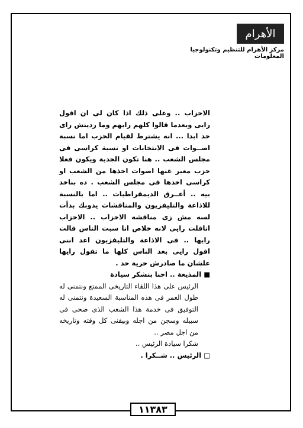الأهرام
مركز الأهرام للتنظيم وتكنولوجيا المعلومات
الاحزاب .. وعلى ذلك اذا كان لى ان اقول رايى وبعدما قالوا كلهم رايهم وما ردينش راى حد ابدا ... انه يشترط لقيام الحزب اما نسبة اصــوات فى الانتخابات او نسبة كراسى فى مجلس الشعب .. هنا تكون الجدية ويكون فعلا حزب معبر عنها اصوات اخذها من الشعب او كراسى اخدها فى مجلس الشعب . ده بناخد بيه .. أعــرق الديمقراطيات .. اما بالنسبة للاذاعة والتليفزيون والمناقشات يدوبك بدأت لسه مش زى مناقشة الاحزاب .. الاحزاب اناقلت رايى لانه خلاص انا سبت الناس قالت رايها .. فى الاذاعة والتليفزيون اعد اننى اقول رايى بعد الناس كلها ما تقول رايها علشان ما صادرش حرية حد .
■ المذيعة .. احنا بنشكر سيادة
الرئيس على هذا اللقاء التاريخى الممتع ونتمنى له طول العمر فى هذه المناسبة السعيدة ونتمنى له التوفيق فى خدمة هذا الشعب الذى ضحى فى سبيله وسجن من اجله وبيفنى كل وقته وتاريخه من اجل مصر ..
شكرا سيادة الرئيس ..
□ الرئيس .. شــكرا .
١١٣٨٣